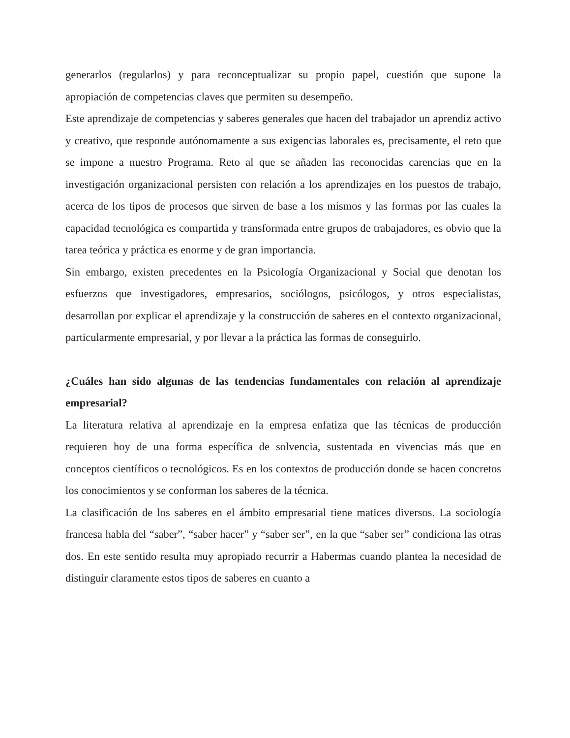generarlos (regularlos) y para reconceptualizar su propio papel, cuestión que supone la apropiación de competencias claves que permiten su desempeño.
Este aprendizaje de competencias y saberes generales que hacen del trabajador un aprendiz activo y creativo, que responde autónomamente a sus exigencias laborales es, precisamente, el reto que se impone a nuestro Programa. Reto al que se añaden las reconocidas carencias que en la investigación organizacional persisten con relación a los aprendizajes en los puestos de trabajo, acerca de los tipos de procesos que sirven de base a los mismos y las formas por las cuales la capacidad tecnológica es compartida y transformada entre grupos de trabajadores, es obvio que la tarea teórica y práctica es enorme y de gran importancia.
Sin embargo, existen precedentes en la Psicología Organizacional y Social que denotan los esfuerzos que investigadores, empresarios, sociólogos, psicólogos, y otros especialistas, desarrollan por explicar el aprendizaje y la construcción de saberes en el contexto organizacional, particularmente empresarial, y por llevar a la práctica las formas de conseguirlo.
¿Cuáles han sido algunas de las tendencias fundamentales con relación al aprendizaje empresarial?
La literatura relativa al aprendizaje en la empresa enfatiza que las técnicas de producción requieren hoy de una forma específica de solvencia, sustentada en vivencias más que en conceptos científicos o tecnológicos. Es en los contextos de producción donde se hacen concretos los conocimientos y se conforman los saberes de la técnica.
La clasificación de los saberes en el ámbito empresarial tiene matices diversos. La sociología francesa habla del “saber”, “saber hacer” y “saber ser”, en la que “saber ser” condiciona las otras dos. En este sentido resulta muy apropiado recurrir a Habermas cuando plantea la necesidad de distinguir claramente estos tipos de saberes en cuanto a